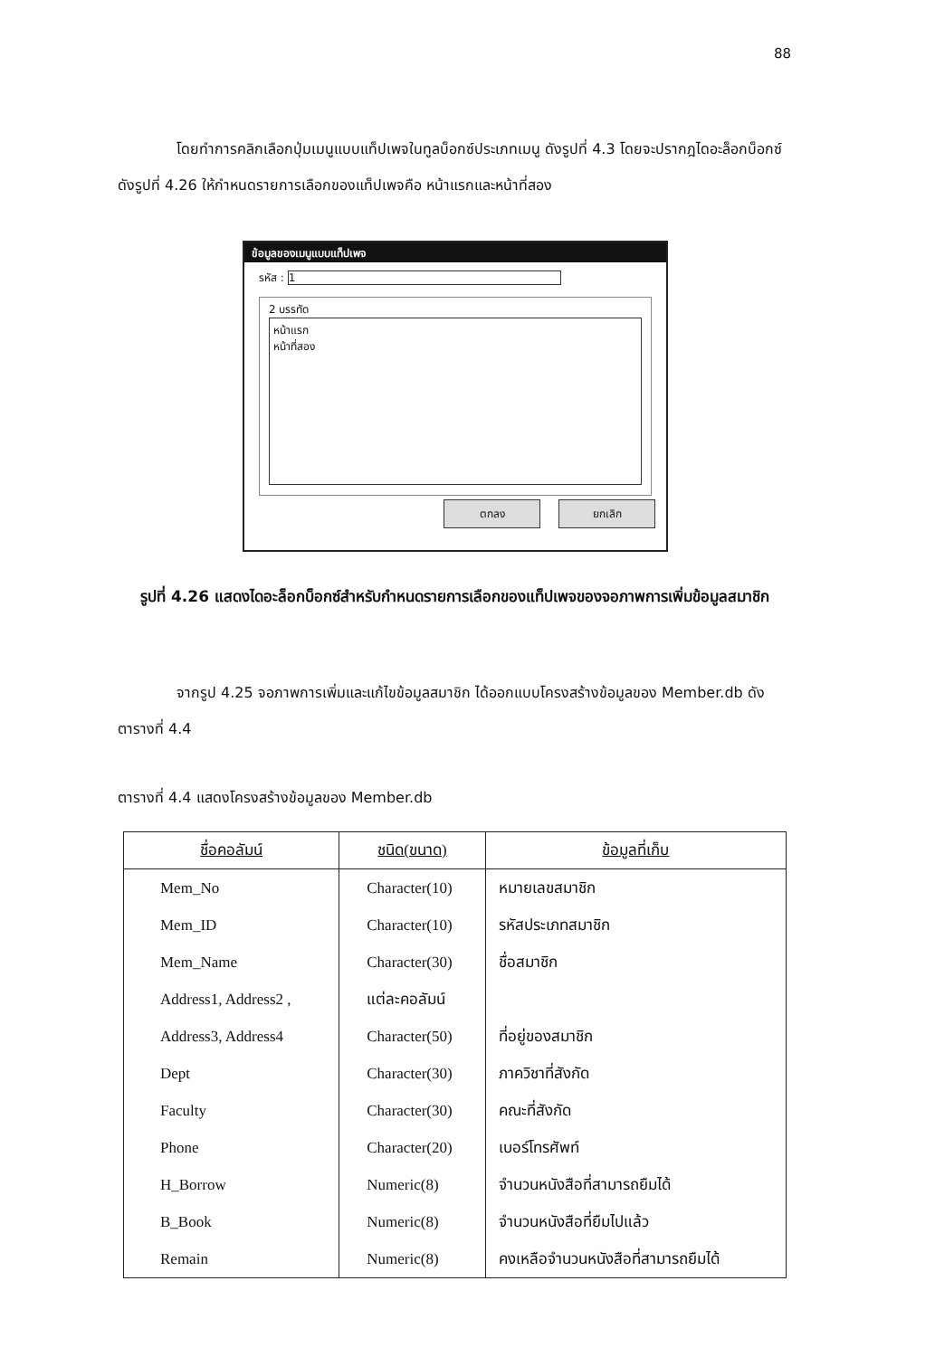88
โดยทำการคลิกเลือกปุ่มเมนูแบบแท็ปเพจในทูลบ็อกซ์ประเภทเมนู ดังรูปที่ 4.3 โดยจะปรากฎไดอะล็อกบ็อกซ์ดังรูปที่ 4.26 ให้กำหนดรายการเลือกของแท็ปเพจคือ หน้าแรกและหน้าที่สอง
ข้อมูลของเมนูแบบแท็ปเพจ
รหัส : 1
2 บรรทัด
หน้าแรก
หน้าที่สอง
ตกลง ยกเลิก
รูปที่ 4.26 แสดงไดอะล็อกบ็อกซ์สำหรับกำหนดรายการเลือกของแท็ปเพจของจอภาพการเพิ่มข้อมูลสมาชิก
จากรูป 4.25 จอภาพการเพิ่มและแก้ไขข้อมูลสมาชิก ได้ออกแบบโครงสร้างข้อมูลของ Member.db ดังตารางที่ 4.4
ตารางที่ 4.4 แสดงโครงสร้างข้อมูลของ Member.db
| ชื่อคอลัมน์ | ชนิด(ขนาด) | ข้อมูลที่เก็บ |
| --- | --- | --- |
| Mem_No | Character(10) | หมายเลขสมาชิก |
| Mem_ID | Character(10) | รหัสประเภทสมาชิก |
| Mem_Name | Character(30) | ชื่อสมาชิก |
| Address1, Address2 , | แต่ละคอลัมน์ | |
| Address3, Address4 | Character(50) | ที่อยู่ของสมาชิก |
| Dept | Character(30) | ภาควิชาที่สังกัด |
| Faculty | Character(30) | คณะที่สังกัด |
| Phone | Character(20) | เบอร์โทรศัพท์ |
| H_Borrow | Numeric(8) | จำนวนหนังสือที่สามารถยืมได้ |
| B_Book | Numeric(8) | จำนวนหนังสือที่ยืมไปแล้ว |
| Remain | Numeric(8) | คงเหลือจำนวนหนังสือที่สามารถยืมได้ |